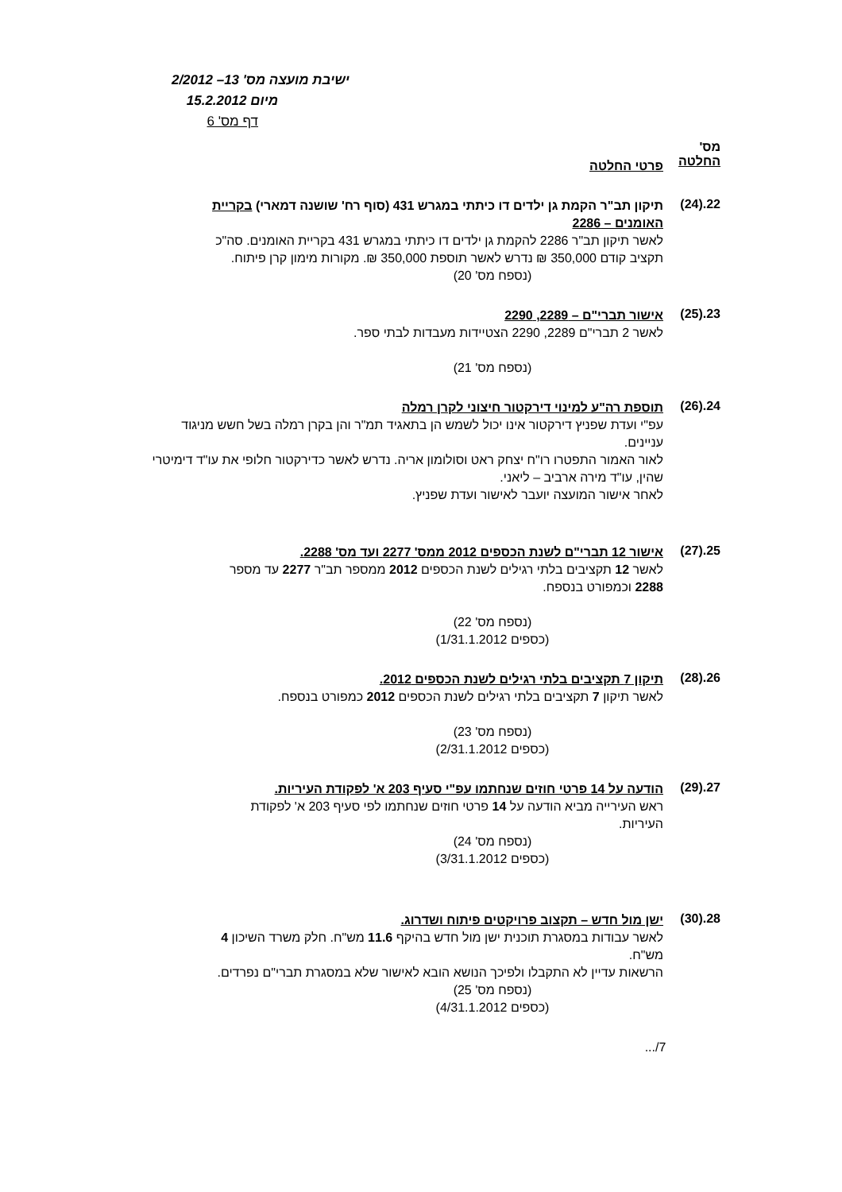ישיבת מועצה מס' 13– 2/2012
מיום 15.2.2012
דף מס' 6
מס'
החלטה
פרטי החלטה
22.(24)
תיקון תב"ר הקמת גן ילדים דו כיתתי במגרש 431 (סוף רח' שושנה דמארי) בקריית האומנים – 2286
לאשר תיקון תב"ר 2286 להקמת גן ילדים דו כיתתי במגרש 431 בקריית האומנים. סה"כ תקציב קודם 350,000 ₪ נדרש לאשר תוספת 350,000 ₪. מקורות מימון קרן פיתוח.
(נספח מס' 20)
23.(25)
אישור תברי"ם – 2289, 2290
לאשר 2 תברי"ם 2289, 2290 הצטיידות מעבדות לבתי ספר.
(נספח מס' 21)
24.(26)
תוספת רה"ע למינוי דירקטור חיצוני לקרן רמלה
עפ"י ועדת שפניץ דירקטור אינו יכול לשמש הן בתאגיד תמ"ר והן בקרן רמלה בשל חשש מניגוד עניינים.
לאור האמור התפטרו רו"ח יצחק ראט וסולומון אריה. נדרש לאשר כדירקטור חלופי את עו"ד דימיטרי שהין, עו"ד מירה ארביב – ליאני.
לאחר אישור המועצה יועבר לאישור ועדת שפניץ.
25.(27)
אישור 12 תברי"ם לשנת הכספים 2012 ממס' 2277 ועד מס' 2288.
לאשר 12 תקציבים בלתי רגילים לשנת הכספים 2012 ממספר תב"ר 2277 עד מספר 2288 וכמפורט בנספח.
(נספח מס' 22)
(כספים 1/31.1.2012)
26.(28)
תיקון 7 תקציבים בלתי רגילים לשנת הכספים 2012.
לאשר תיקון 7 תקציבים בלתי רגילים לשנת הכספים 2012 כמפורט בנספח.
(נספח מס' 23)
(כספים 2/31.1.2012)
27.(29)
הודעה על 14 פרטי חוזים שנחתמו עפ"י סעיף 203 א' לפקודת העיריות.
ראש העירייה מביא הודעה על 14 פרטי חוזים שנחתמו לפי סעיף 203 א' לפקודת העיריות.
(נספח מס' 24)
(כספים 3/31.1.2012)
28.(30)
ישן מול חדש – תקצוב פרויקטים פיתוח ושדרוג.
לאשר עבודות במסגרת תוכנית ישן מול חדש בהיקף 11.6 מש"ח. חלק משרד השיכון 4 מש"ח.
הרשאות עדיין לא התקבלו ולפיכך הנושא הובא לאישור שלא במסגרת תברי"ם נפרדים.
(נספח מס' 25)
(כספים 4/31.1.2012)
7/...